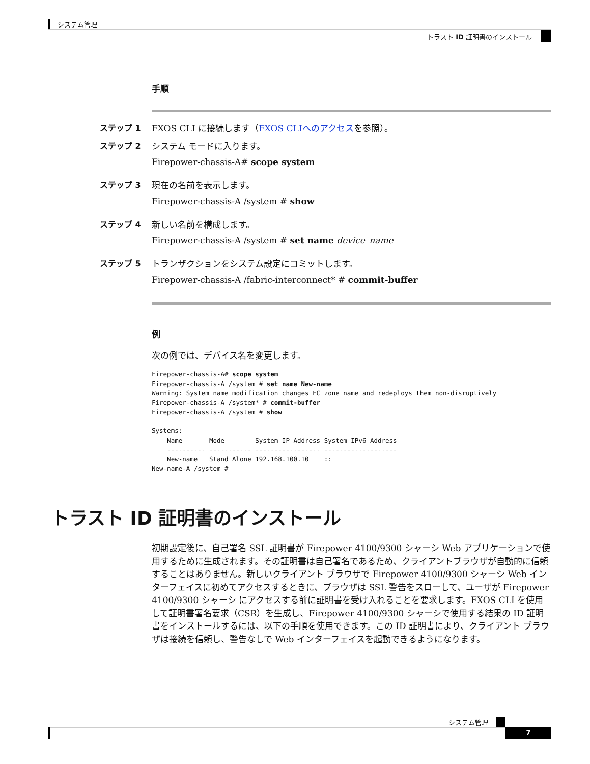システム管理
トラスト ID 証明書のインストール
手順
ステップ 1 FXOS CLI に接続します（FXOS CLIへのアクセスを参照）。
ステップ 2 システム モードに入ります。
Firepower-chassis-A# scope system
ステップ 3 現在の名前を表示します。
Firepower-chassis-A /system # show
ステップ 4 新しい名前を構成します。
Firepower-chassis-A /system # set name device_name
ステップ 5 トランザクションをシステム設定にコミットします。
Firepower-chassis-A /fabric-interconnect* # commit-buffer
例
次の例では、デバイス名を変更します。
Firepower-chassis-A# scope system
Firepower-chassis-A /system # set name New-name
Warning: System name modification changes FC zone name and redeploys them non-disruptively
Firepower-chassis-A /system* # commit-buffer
Firepower-chassis-A /system # show

Systems:
    Name       Mode        System IP Address System IPv6 Address
    ---------- ----------- ----------------- -------------------
    New-name   Stand Alone 192.168.100.10    ::
New-name-A /system #
トラスト ID 証明書のインストール
初期設定後に、自己署名 SSL 証明書が Firepower 4100/9300 シャーシ Web アプリケーションで使用するために生成されます。その証明書は自己署名であるため、クライアントブラウザが自動的に信頼することはありません。新しいクライアント ブラウザで Firepower 4100/9300 シャーシ Web インターフェイスに初めてアクセスするときに、ブラウザは SSL 警告をスローして、ユーザが Firepower 4100/9300 シャーシ にアクセスする前に証明書を受け入れることを要求します。FXOS CLI を使用して証明書署名要求（CSR）を生成し、Firepower 4100/9300 シャーシで使用する結果の ID 証明書をインストールするには、以下の手順を使用できます。この ID 証明書により、クライアント ブラウザは接続を信頼し、警告なしで Web インターフェイスを起動できるようになります。
システム管理
7